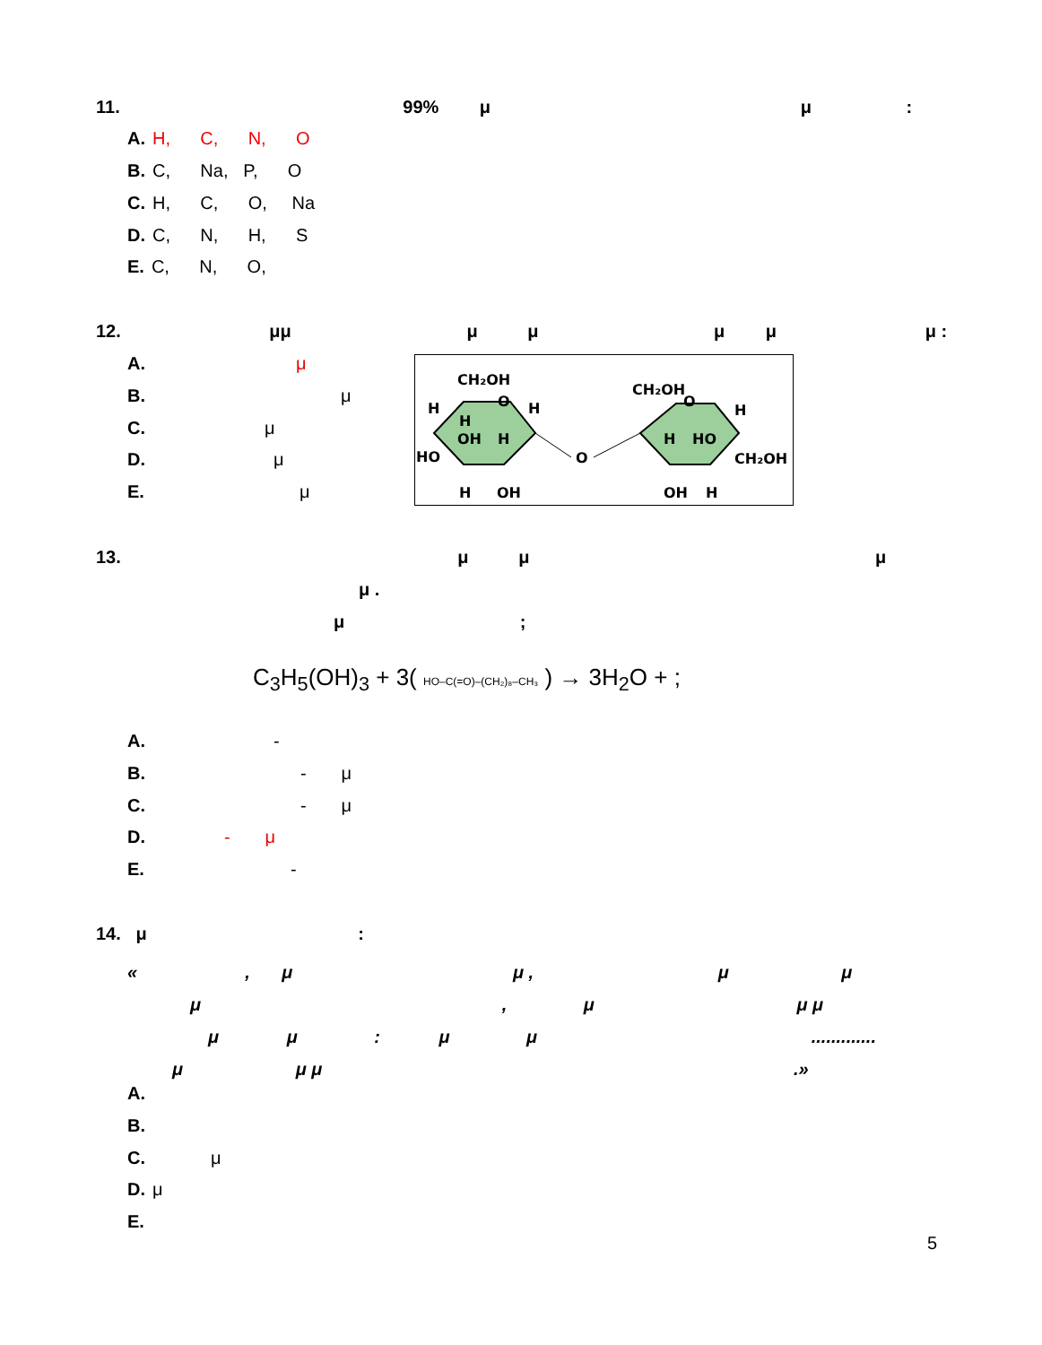11. 99% μ μ :
A. H, C, N, O
B. C, Na, P, O
C. H, C, O, Na
D. C, N, H, S
E. C, N, O,
12. μμ μ μ μ μ μ :
A. μ
B. μ
C. μ
D. μ
E. μ
CH₂OH
O
H
H
H
OH
H
HO
O
H
OH
CH₂OH
O
H
H
HO
CH₂OH
OH
H
13. μ μ μ
μ .
μ ;
C<sub>3</sub>H<sub>5</sub>(OH)<sub>3</sub> + 3( HO–C(=O)–(CH₂)₈–CH₃ ) → 3H<sub>2</sub>O + ;
A. -
B. - μ
C. - μ
D. - μ
E. -
14. μ :
«, μ μ , μ μ
μ , μ μ μ
μ μ : μ μ .............
μ μ μ .»
A.
B.
C. μ
D. μ
E.
5